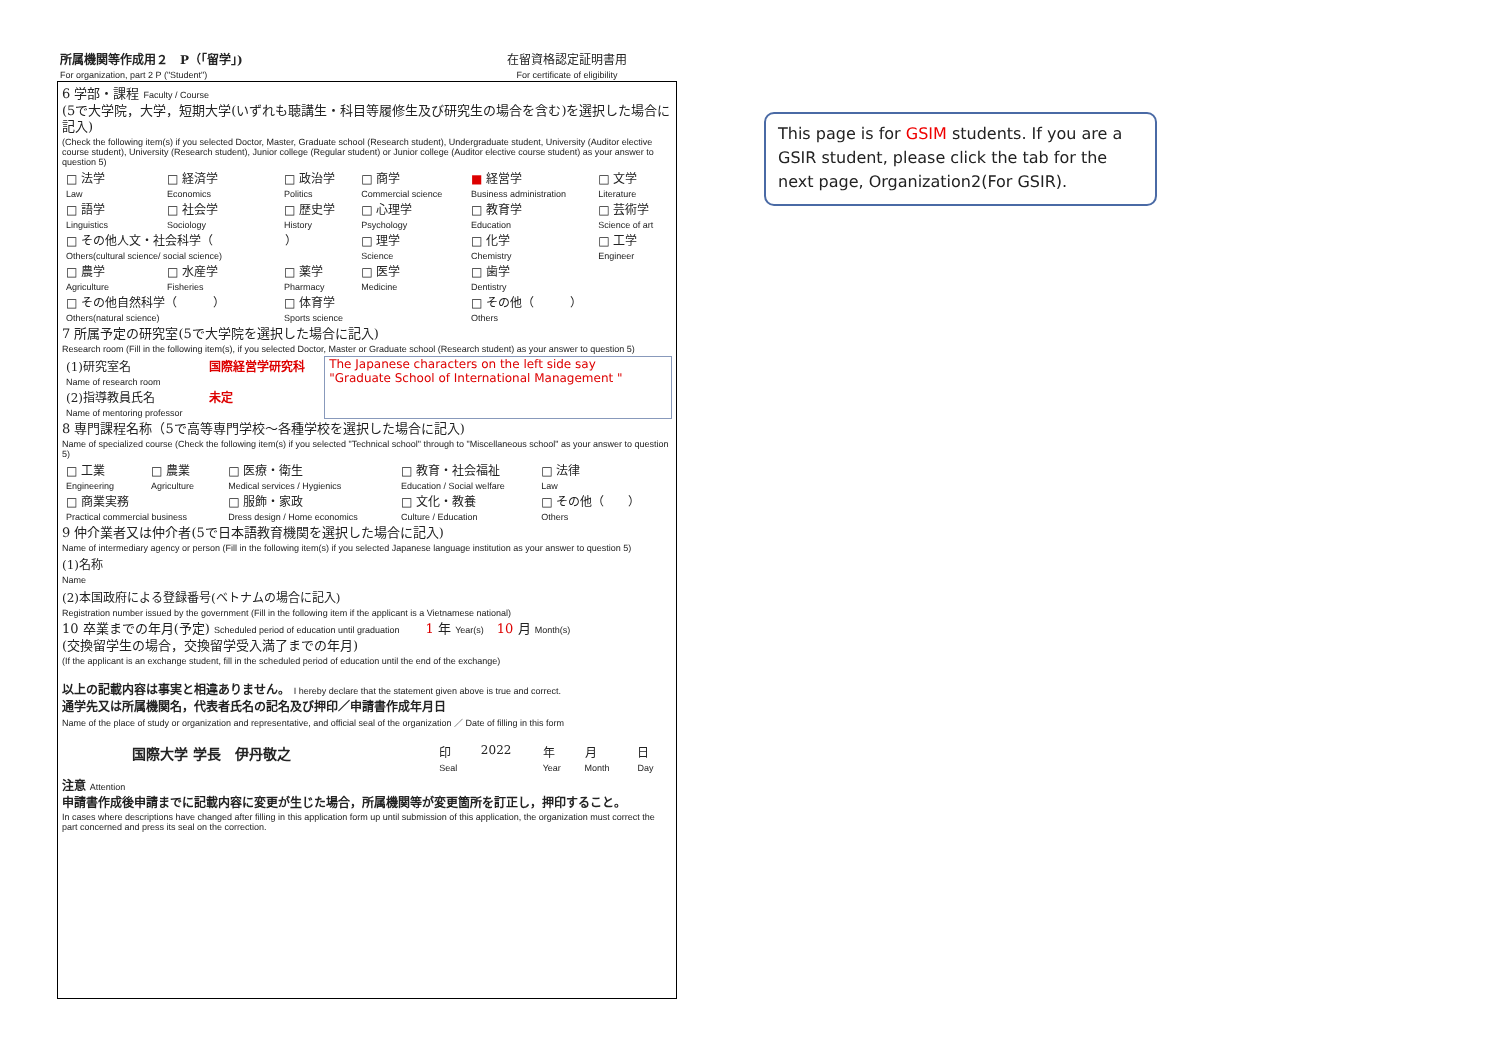所属機関等作成用２　P（「留学」)
For organization, part 2 P ("Student")
在留資格認定証明書用
For certificate of eligibility
6 学部・課程 Faculty / Course
(5で大学院，大学，短期大学(いずれも聴講生・科目等履修生及び研究生の場合を含む)を選択した場合に記入)
(Check the following item(s) if you selected Doctor, Master, Graduate school (Research student), Undergraduate student, University (Auditor elective course student), University (Research student), Junior college (Regular student) or Junior college (Auditor elective course student) as your answer to question 5)
| □ 法学 Law | □ 経済学 Economics | □ 政治学 Politics | □ 商学 Commercial science | ■ 経営学 Business administration | □ 文学 Literature |
| □ 語学 Linguistics | □ 社会学 Sociology | □ 歴史学 History | □ 心理学 Psychology | □ 教育学 Education | □ 芸術学 Science of art |
| □ その他人文・社会科学（ ） Others(cultural science/ social science) | | | □ 理学 Science | □ 化学 Chemistry | □ 工学 Engineer |
| □ 農学 Agriculture | □ 水産学 Fisheries | □ 薬学 Pharmacy | □ 医学 Medicine | □ 歯学 Dentistry | |
| □ その他自然科学（ ） Others(natural science) | | □ 体育学 Sports science | | □ その他（ ） Others | |
7 所属予定の研究室(5で大学院を選択した場合に記入)
Research room (Fill in the following item(s), if you selected Doctor, Master or Graduate school (Research student) as your answer to question 5)
| (1)研究室名 Name of research room | 国際経営学研究科 | The Japanese characters on the left side say "Graduate School of International Management " |
| (2)指導教員氏名 Name of mentoring professor | 未定 | |
8 専門課程名称（5で高等専門学校～各種学校を選択した場合に記入)
Name of specialized course (Check the following item(s) if you selected "Technical school" through to "Miscellaneous school" as your answer to question 5)
| □ 工業 Engineering | □ 農業 Agriculture | □ 医療・衛生 Medical services / Hygienics | □ 教育・社会福祉 Education / Social welfare | □ 法律 Law |
| □ 商業実務 Practical commercial business | | □ 服飾・家政 Dress design / Home economics | □ 文化・教養 Culture / Education | □ その他（ ） Others |
9 仲介業者又は仲介者(5で日本語教育機関を選択した場合に記入)
Name of intermediary agency or person (Fill in the following item(s) if you selected Japanese language institution as your answer to question 5)
(1)名称
Name
(2)本国政府による登録番号(ベトナムの場合に記入)
Registration number issued by the government (Fill in the following item if the applicant is a Vietnamese national)
10 卒業までの年月(予定) Scheduled period of education until graduation　　1 年 Year(s)　10 月 Month(s)
(交換留学生の場合，交換留学受入満了までの年月)
(If the applicant is an exchange student, fill in the scheduled period of education until the end of the exchange)
以上の記載内容は事実と相違ありません。 I hereby declare that the statement given above is true and correct.
通学先又は所属機関名，代表者氏名の記名及び押印／申請書作成年月日
Name of the place of study or organization and representative, and official seal of the organization ／ Date of filling in this form
| 国際大学 学長 伊丹敬之 | 印 Seal | 2022 | 年 Year | 月 Month | 日 Day |
注意 Attention
申請書作成後申請までに記載内容に変更が生じた場合，所属機関等が変更箇所を訂正し，押印すること。
In cases where descriptions have changed after filling in this application form up until submission of this application, the organization must correct the part concerned and press its seal on the correction.
This page is for GSIM students. If you are a GSIR student, please click the tab for the next page, Organization2(For GSIR).